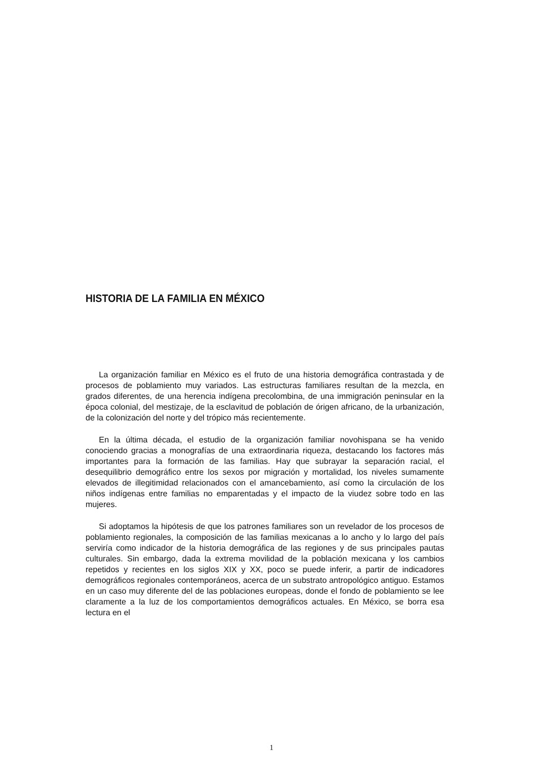HISTORIA DE LA FAMILIA EN MÉXICO
La organización familiar en México es el fruto de una historia demográfica contrastada y de procesos de poblamiento muy variados. Las estructuras familiares resultan de la mezcla, en grados diferentes, de una herencia indígena precolombina, de una immigración peninsular en la época colonial, del mestizaje, de la esclavitud de población de órigen africano, de la urbanización, de la colonización del norte y del trópico más recientemente.
En la última década, el estudio de la organización familiar novohispana se ha venido conociendo gracias a monografías de una extraordinaria riqueza, destacando los factores más importantes para la formación de las familias. Hay que subrayar la separación racial, el desequilibrio demográfico entre los sexos por migración y mortalidad, los niveles sumamente elevados de illegitimidad relacionados con el amancebamiento, así como la circulación de los niños indígenas entre familias no emparentadas y el impacto de la viudez sobre todo en las mujeres.
Si adoptamos la hipótesis de que los patrones familiares son un revelador de los procesos de poblamiento regionales, la composición de las familias mexicanas a lo ancho y lo largo del país serviría como indicador de la historia demográfica de las regiones y de sus principales pautas culturales. Sin embargo, dada la extrema movilidad de la población mexicana y los cambios repetidos y recientes en los siglos XIX y XX, poco se puede inferir, a partir de indicadores demográficos regionales contemporáneos, acerca de un substrato antropológico antiguo. Estamos en un caso muy diferente del de las poblaciones europeas, donde el fondo de poblamiento se lee claramente a la luz de los comportamientos demográficos actuales. En México, se borra esa lectura en el
1